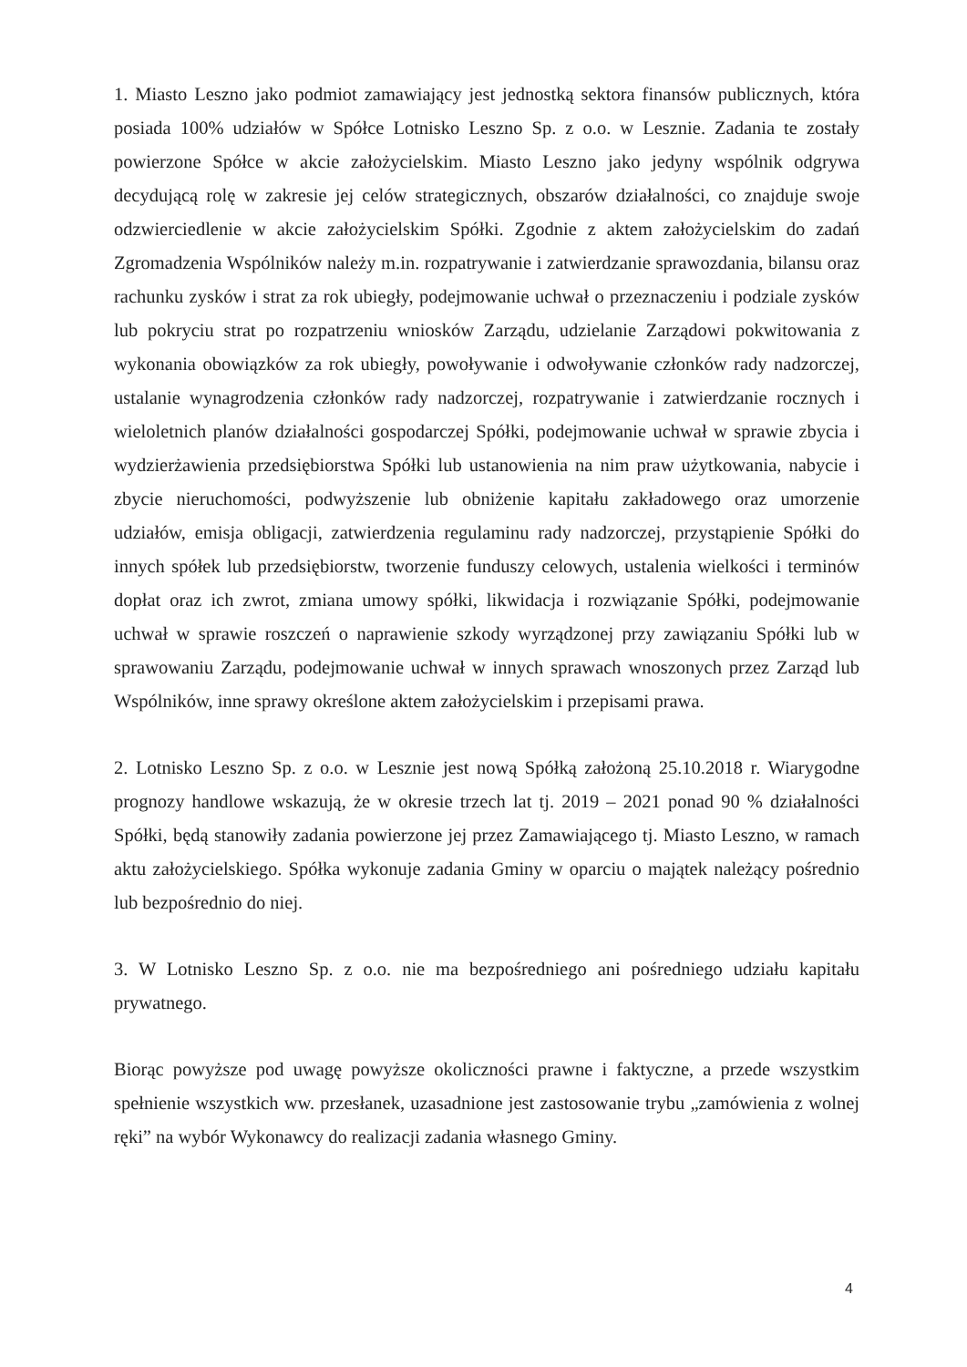1. Miasto Leszno jako podmiot zamawiający jest jednostką sektora finansów publicznych, która posiada 100% udziałów w Spółce Lotnisko Leszno Sp. z o.o. w Lesznie. Zadania te zostały powierzone Spółce w akcie założycielskim. Miasto Leszno jako jedyny wspólnik odgrywa decydującą rolę w zakresie jej celów strategicznych, obszarów działalności, co znajduje swoje odzwierciedlenie w akcie założycielskim Spółki. Zgodnie z aktem założycielskim do zadań Zgromadzenia Wspólników należy m.in. rozpatrywanie i zatwierdzanie sprawozdania, bilansu oraz rachunku zysków i strat za rok ubiegły, podejmowanie uchwał o przeznaczeniu i podziale zysków lub pokryciu strat po rozpatrzeniu wniosków Zarządu, udzielanie Zarządowi pokwitowania z wykonania obowiązków za rok ubiegły, powoływanie i odwoływanie członków rady nadzorczej, ustalanie wynagrodzenia członków rady nadzorczej, rozpatrywanie i zatwierdzanie rocznych i wieloletnich planów działalności gospodarczej Spółki, podejmowanie uchwał w sprawie zbycia i wydzierżawienia przedsiębiorstwa Spółki lub ustanowienia na nim praw użytkowania, nabycie i zbycie nieruchomości, podwyższenie lub obniżenie kapitału zakładowego oraz umorzenie udziałów, emisja obligacji, zatwierdzenia regulaminu rady nadzorczej, przystąpienie Spółki do innych spółek lub przedsiębiorstw, tworzenie funduszy celowych, ustalenia wielkości i terminów dopłat oraz ich zwrot, zmiana umowy spółki, likwidacja i rozwiązanie Spółki, podejmowanie uchwał w sprawie roszczeń o naprawienie szkody wyrządzonej przy zawiązaniu Spółki lub w sprawowaniu Zarządu, podejmowanie uchwał w innych sprawach wnoszonych przez Zarząd lub Wspólników, inne sprawy określone aktem założycielskim i przepisami prawa.
2. Lotnisko Leszno Sp. z o.o. w Lesznie jest nową Spółką założoną 25.10.2018 r. Wiarygodne prognozy handlowe wskazują, że w okresie trzech lat tj. 2019 – 2021 ponad 90 % działalności Spółki, będą stanowiły zadania powierzone jej przez Zamawiającego tj. Miasto Leszno, w ramach aktu założycielskiego. Spółka wykonuje zadania Gminy w oparciu o majątek należący pośrednio lub bezpośrednio do niej.
3. W Lotnisko Leszno Sp. z o.o. nie ma bezpośredniego ani pośredniego udziału kapitału prywatnego.
Biorąc powyższe pod uwagę powyższe okoliczności prawne i faktyczne, a przede wszystkim spełnienie wszystkich ww. przesłanek, uzasadnione jest zastosowanie trybu „zamówienia z wolnej ręki” na wybór Wykonawcy do realizacji zadania własnego Gminy.
4